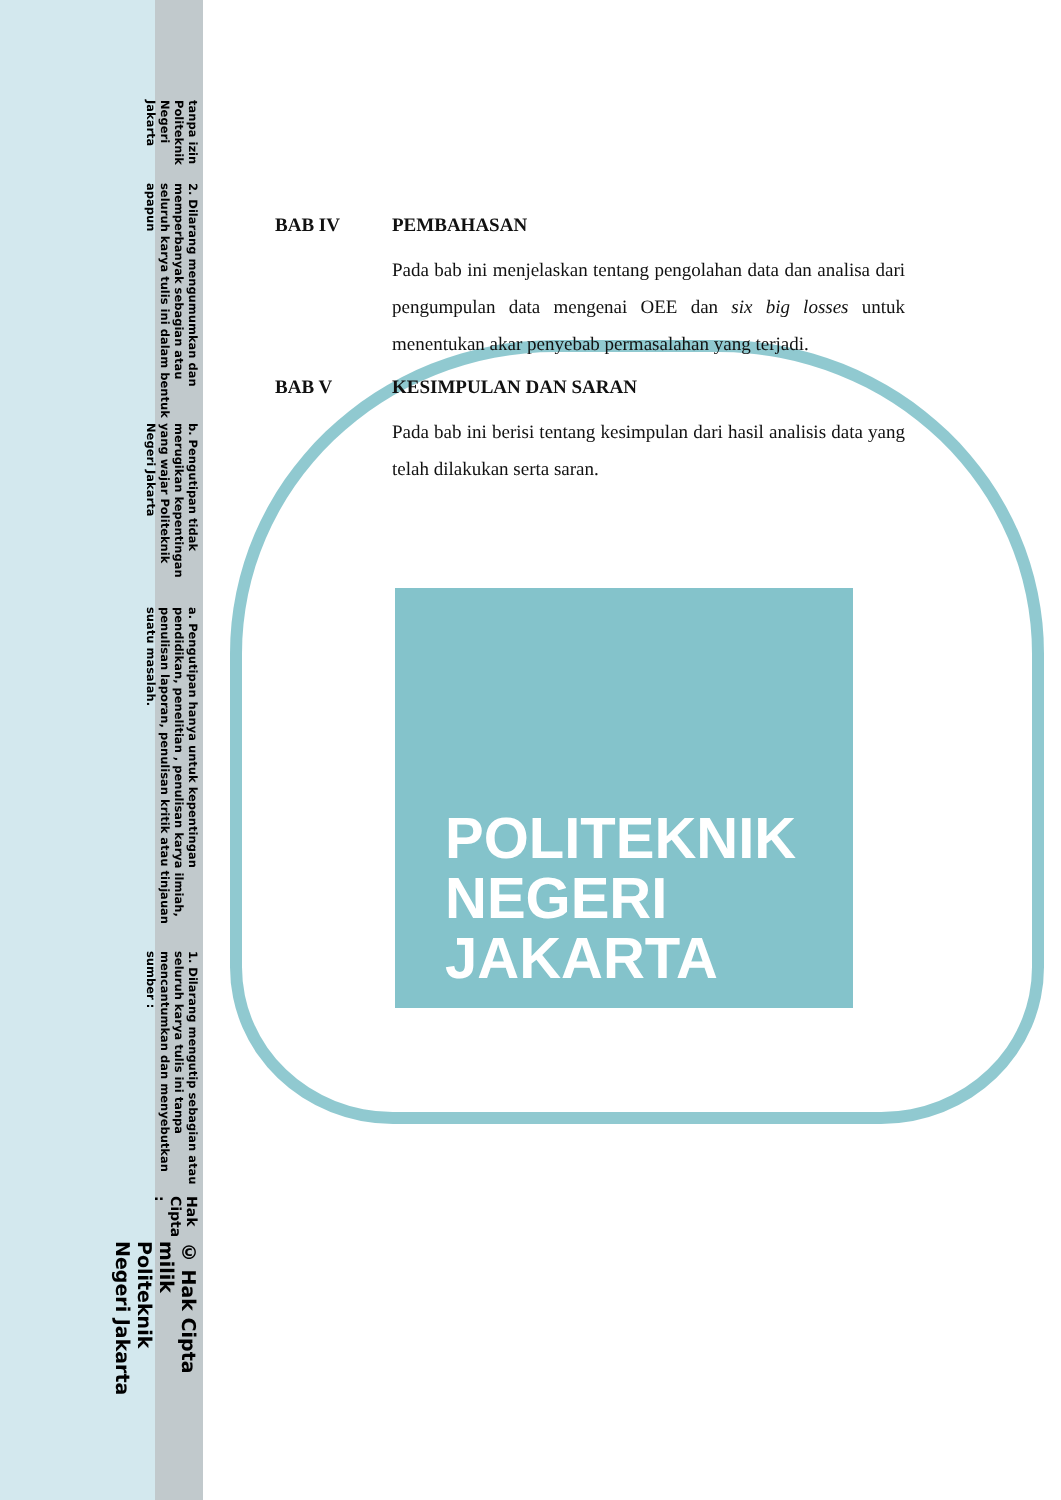© Hak Cipta milik Politeknik Negeri Jakarta
Hak Cipta :
1. Dilarang mengutip sebagian atau seluruh karya tulis ini tanpa mencantumkan dan menyebutkan sumber :
a. Pengutipan hanya untuk kepentingan pendidikan, penelitian , penulisan karya ilmiah, penulisan laporan, penulisan kritik atau tinjauan suatu masalah.
b. Pengutipan tidak merugikan kepentingan yang wajar Politeknik Negeri Jakarta
2. Dilarang mengumumkan dan memperbanyak sebagian atau seluruh karya tulis ini dalam bentuk apapun
tanpa izin Politeknik Negeri Jakarta
POLITEKNIK
NEGERI
JAKARTA
BAB IV PEMBAHASAN
Pada bab ini menjelaskan tentang pengolahan data dan analisa dari pengumpulan data mengenai OEE dan six big losses untuk menentukan akar penyebab permasalahan yang terjadi.
BAB V KESIMPULAN DAN SARAN
Pada bab ini berisi tentang kesimpulan dari hasil analisis data yang telah dilakukan serta saran.